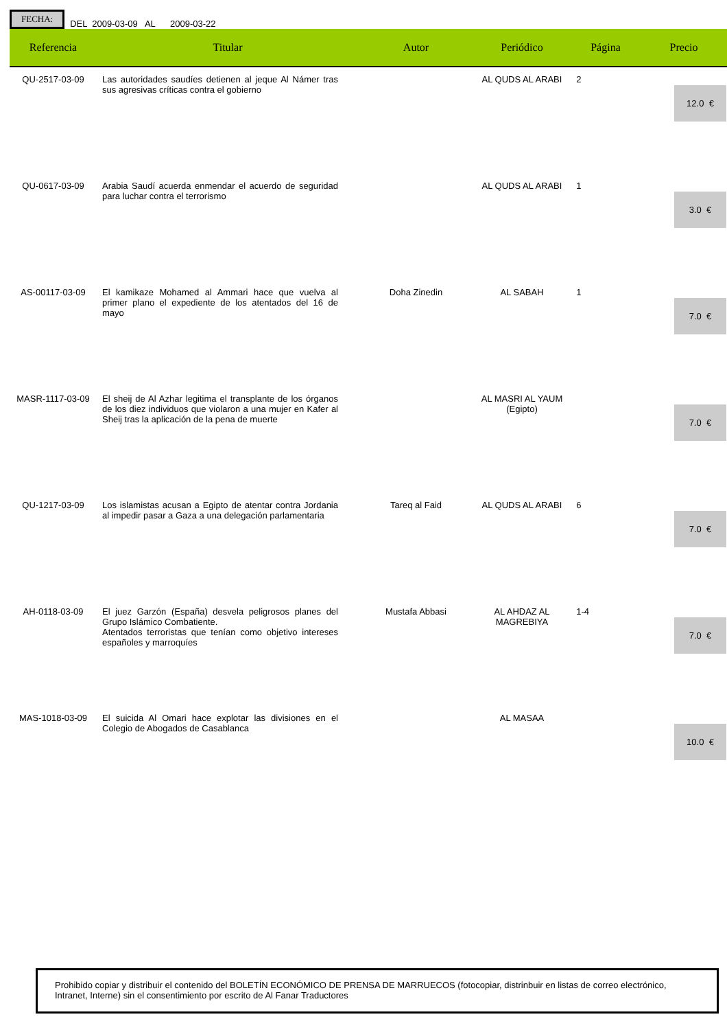FECHA: DEL 2009-03-09 AL 2009-03-22
| Referencia | Titular | Autor | Periódico | Página | Precio |
| --- | --- | --- | --- | --- | --- |
| QU-2517-03-09 | Las autoridades saudíes detienen al jeque Al Námer tras sus agresivas críticas contra el gobierno | | AL QUDS AL ARABI | 2 | 12.0 € |
| QU-0617-03-09 | Arabia Saudí acuerda enmendar el acuerdo de seguridad para luchar contra el terrorismo | | AL QUDS AL ARABI | 1 | 3.0 € |
| AS-00117-03-09 | El kamikaze Mohamed al Ammari hace que vuelva al primer plano el expediente de los atentados del 16 de mayo | Doha Zinedin | AL SABAH | 1 | 7.0 € |
| MASR-1117-03-09 | El sheij de Al Azhar legitima el transplante de los órganos de los diez individuos que violaron a una mujer en Kafer al Sheij tras la aplicación de la pena de muerte | | AL MASRI AL YAUM (Egipto) | | 7.0 € |
| QU-1217-03-09 | Los islamistas acusan a Egipto de atentar contra Jordania al impedir pasar a Gaza a una delegación parlamentaria | Tareq al Faid | AL QUDS AL ARABI | 6 | 7.0 € |
| AH-0118-03-09 | El juez Garzón (España) desvela peligrosos planes del Grupo Islámico Combatiente. Atentados terroristas que tenían como objetivo intereses españoles y marroquíes | Mustafa Abbasi | AL AHDAZ AL MAGREBIYA | 1-4 | 7.0 € |
| MAS-1018-03-09 | El suicida Al Omari hace explotar las divisiones en el Colegio de Abogados de Casablanca | | AL MASAA | | 10.0 € |
Prohibido copiar y distribuir el contenido del BOLETÍN ECONÓMICO DE PRENSA DE MARRUECOS (fotocopiar, distrinbuir en listas de correo electrónico, Intranet, Interne) sin el consentimiento por escrito de Al Fanar Traductores